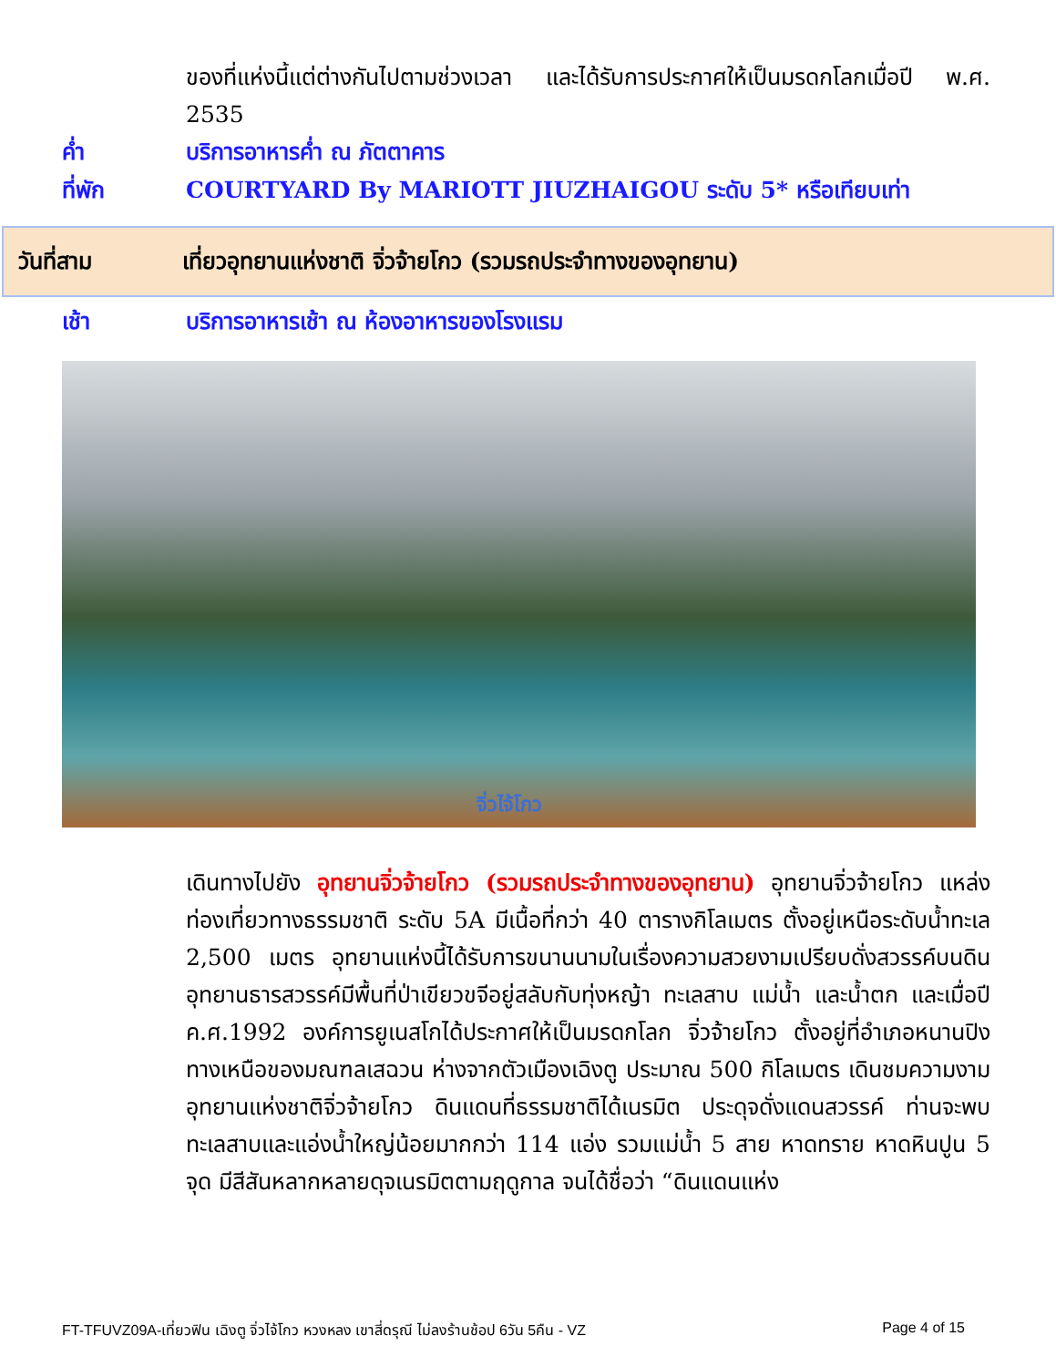ของที่แห่งนี้แต่ต่างกันไปตามช่วงเวลา และได้รับการประกาศให้เป็นมรดกโลกเมื่อปี พ.ศ. 2535
ค่ำ บริการอาหารค่ำ ณ ภัตตาคาร
ที่พัก COURTYARD By MARIOTT JIUZHAIGOU ระดับ 5* หรือเทียบเท่า
วันที่สาม เที่ยวอุทยานแห่งชาติ จิ่วจ้ายโกว (รวมรถประจำทางของอุทยาน)
เช้า บริการอาหารเช้า ณ ห้องอาหารของโรงแรม
จิ่วไจ้โกว
เดินทางไปยัง อุทยานจิ่วจ้ายโกว (รวมรถประจำทางของอุทยาน) อุทยานจิ่วจ้ายโกว แหล่งท่องเที่ยวทางธรรมชาติ ระดับ 5A มีเนื้อที่กว่า 40 ตารางกิโลเมตร ตั้งอยู่เหนือระดับน้ำทะเล 2,500 เมตร อุทยานแห่งนี้ได้รับการขนานนามในเรื่องความสวยงามเปรียบดั่งสวรรค์บนดิน อุทยานธารสวรรค์มีพื้นที่ป่าเขียวขจีอยู่สลับกับทุ่งหญ้า ทะเลสาบ แม่น้ำ และน้ำตก และเมื่อปี ค.ศ.1992 องค์การยูเนสโกได้ประกาศให้เป็นมรดกโลก จิ่วจ้ายโกว ตั้งอยู่ที่อำเภอหนานปิง ทางเหนือของมณฑลเสฉวน ห่างจากตัวเมืองเฉิงตู ประมาณ 500 กิโลเมตร เดินชมความงามอุทยานแห่งชาติจิ่วจ้ายโกว ดินแดนที่ธรรมชาติได้เนรมิต ประดุจดั่งแดนสวรรค์ ท่านจะพบทะเลสาบและแอ่งน้ำใหญ่น้อยมากกว่า 114 แอ่ง รวมแม่น้ำ 5 สาย หาดทราย หาดหินปูน 5 จุด มีสีสันหลากหลายดุจเนรมิตตามฤดูกาล จนได้ชื่อว่า “ดินแดนแห่ง
FT-TFUVZ09A-เที่ยวฟิน เฉิงตู จิ่วไจ้โกว หวงหลง เขาสี่ดรุณี ไม่ลงร้านช้อป 6วัน 5คืน - VZ Page 4 of 15